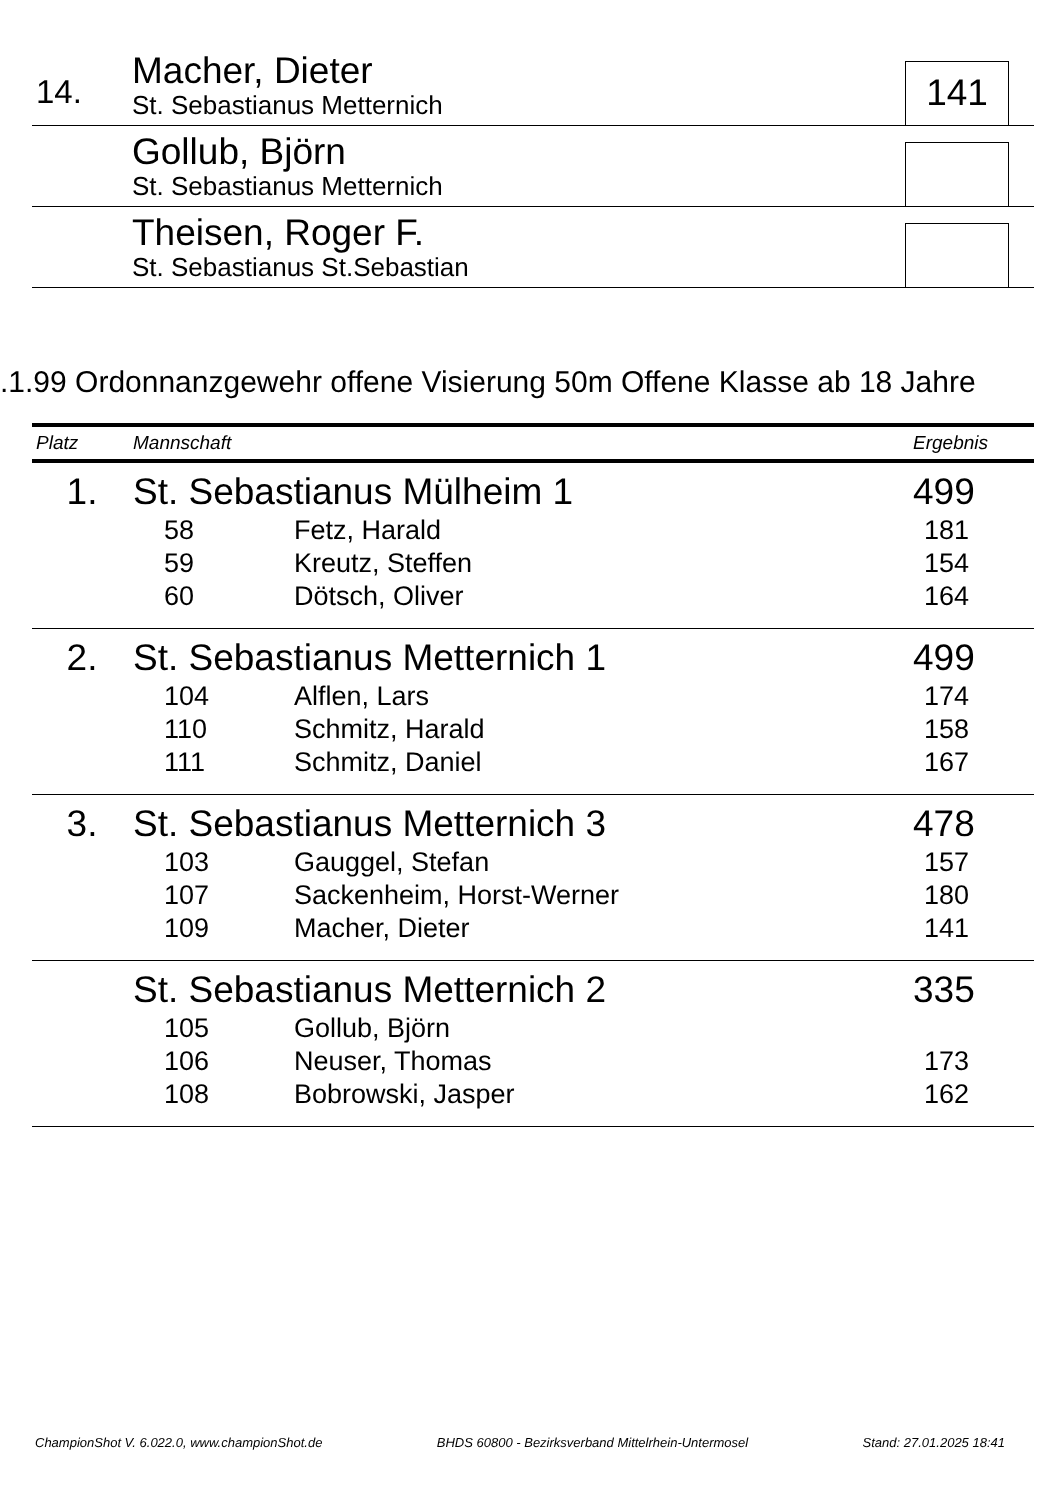14.
Macher, Dieter
St. Sebastianus Metternich
141
Gollub, Björn
St. Sebastianus Metternich
Theisen, Roger F.
St. Sebastianus St.Sebastian
.1.99 Ordonnanzgewehr offene Visierung 50m Offene Klasse ab 18 Jahre
| Platz | Mannschaft | | Ergebnis |
| --- | --- | --- | --- |
| 1. | St. Sebastianus Mülheim 1 | | 499 |
| | 58 | Fetz, Harald | 181 |
| | 59 | Kreutz, Steffen | 154 |
| | 60 | Dötsch, Oliver | 164 |
| 2. | St. Sebastianus Metternich 1 | | 499 |
| | 104 | Alflen, Lars | 174 |
| | 110 | Schmitz, Harald | 158 |
| | 111 | Schmitz, Daniel | 167 |
| 3. | St. Sebastianus Metternich 3 | | 478 |
| | 103 | Gauggel, Stefan | 157 |
| | 107 | Sackenheim, Horst-Werner | 180 |
| | 109 | Macher, Dieter | 141 |
| | St. Sebastianus Metternich 2 | | 335 |
| | 105 | Gollub, Björn | |
| | 106 | Neuser, Thomas | 173 |
| | 108 | Bobrowski, Jasper | 162 |
ChampionShot V. 6.022.0, www.championShot.de BHDS 60800 - Bezirksverband Mittelrhein-Untermosel Stand: 27.01.2025 18:41